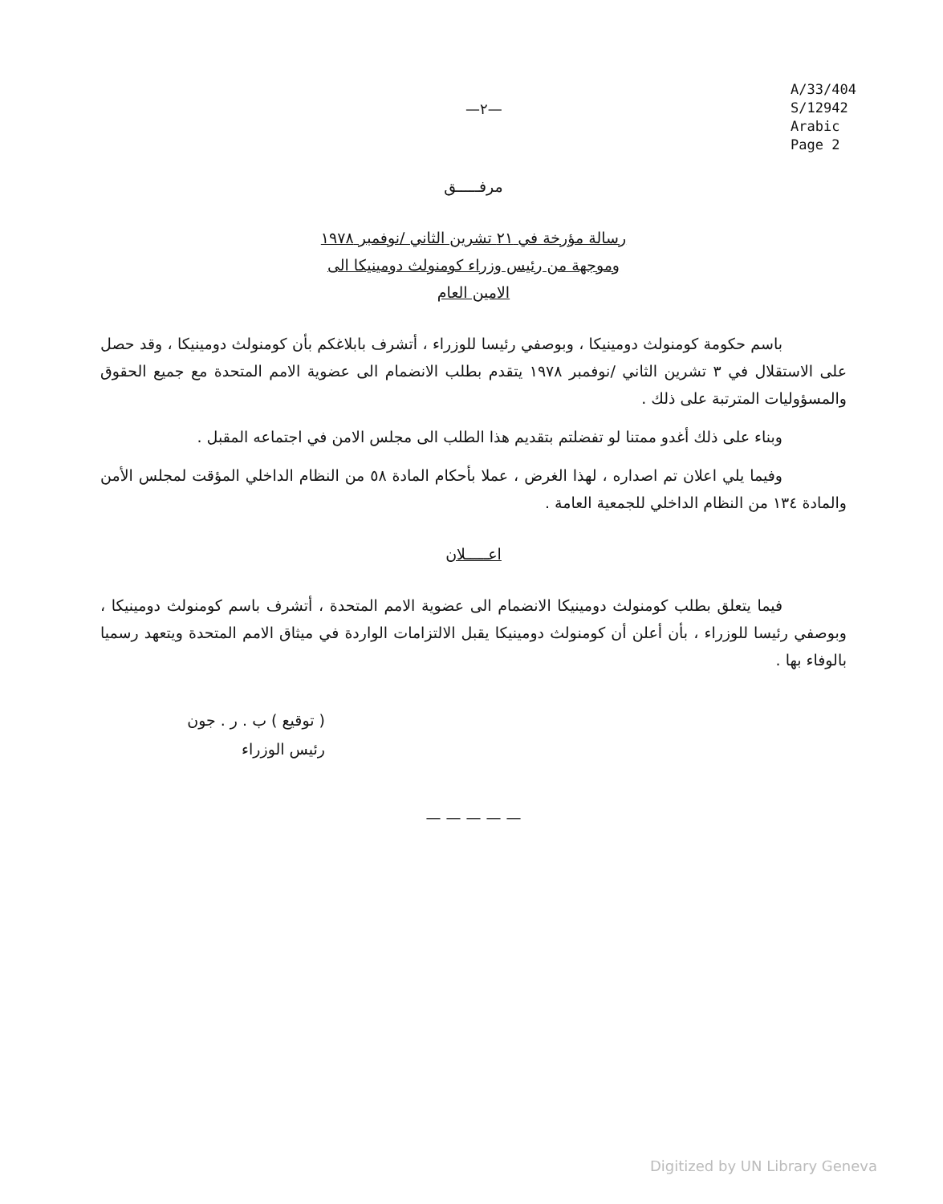A/33/404
S/12942
Arabic
Page 2
—٢—
مرفـــــق
رسالة مؤرخة في ٢١ تشرين الثاني /نوفمبر ١٩٧٨
وموجهة من رئيس وزراء كومنولث دومينيكا الى
الامين العام
باسم حكومة كومنولث دومينيكا ، وبوصفي رئيسا للوزراء ، أتشرف بابلاغكم بأن كومنولث دومينيكا ، وقد حصل على الاستقلال في ٣ تشرين الثاني /نوفمبر ١٩٧٨ يتقدم بطلب الانضمام الى عضوية الامم المتحدة مع جميع الحقوق والمسؤوليات المترتبة على ذلك .
وبناء على ذلك أغدو ممتنا لو تفضلتم بتقديم هذا الطلب الى مجلس الامن في اجتماعه المقبل .
وفيما يلي اعلان تم اصداره ، لهذا الغرض ، عملا بأحكام المادة ٥٨ من النظام الداخلي المؤقت لمجلس الأمن والمادة ١٣٤ من النظام الداخلي للجمعية العامة .
اعـــــلان
فيما يتعلق بطلب كومنولث دومينيكا الانضمام الى عضوية الامم المتحدة ، أتشرف باسم كومنولث دومينيكا ، وبوصفي رئيسا للوزراء ، بأن أعلن أن كومنولث دومينيكا يقبل الالتزامات الواردة في ميثاق الامم المتحدة ويتعهد رسميا بالوفاء بها .
( توقيع ) ب . ر . جون
رئيس الوزراء
— — — — —
Digitized by UN Library Geneva